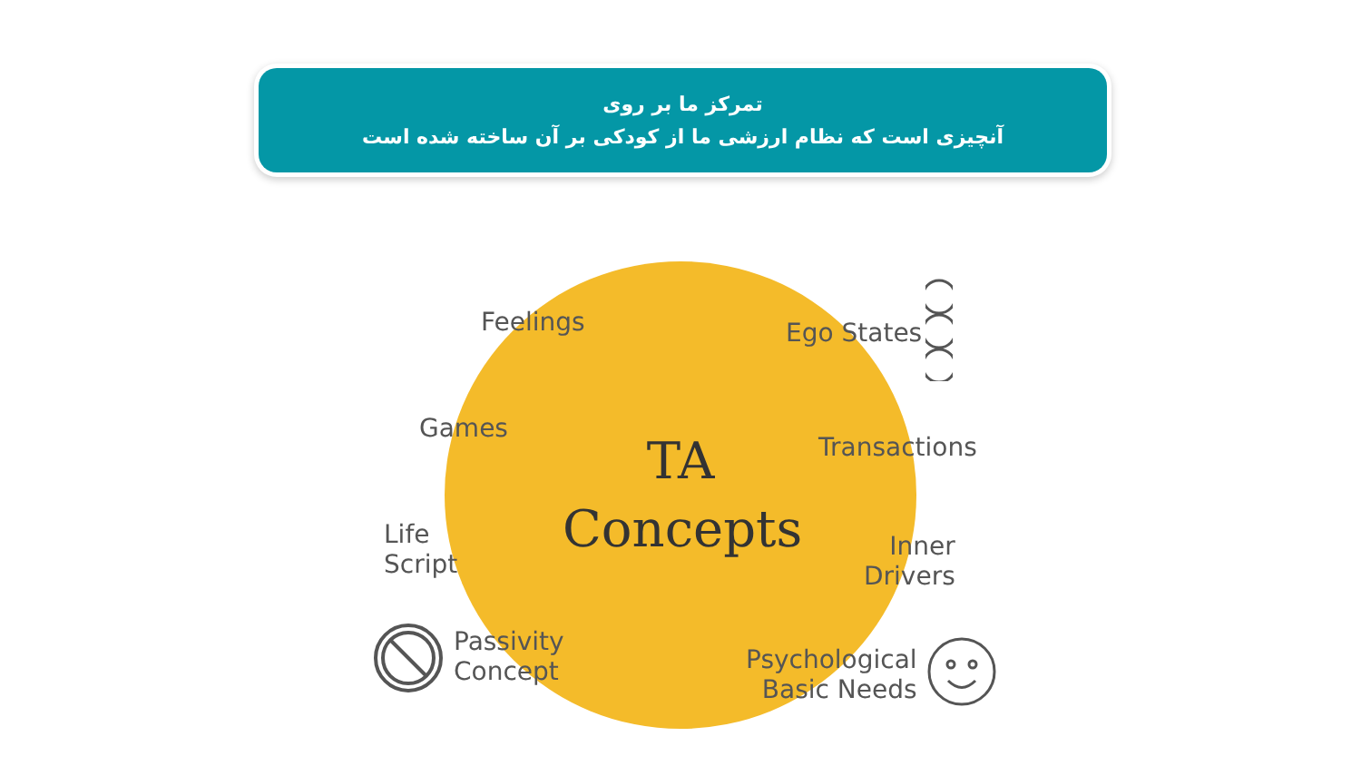تمرکز ما بر روی
آنچیزی است که نظام ارزشی ما از کودکی بر آن ساخته شده است
TA
Concepts
Feelings Ego States
Games
Transactions
Life
Script
Inner
Drivers
Passivity
Concept
Psychological
Basic Needs